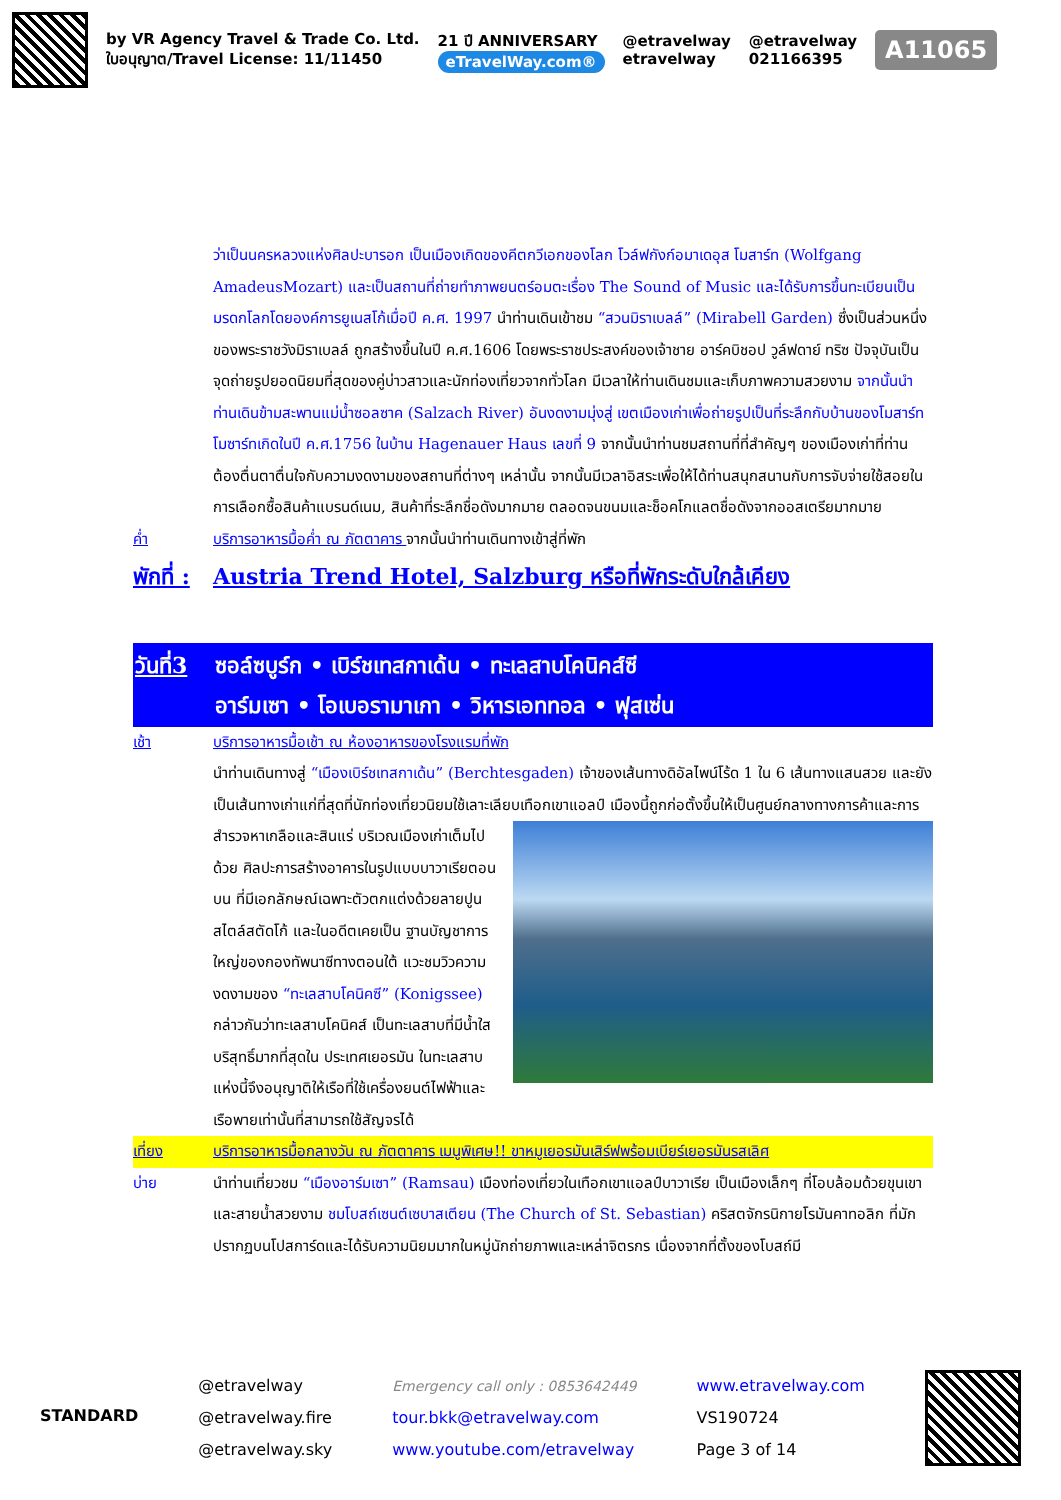by VR Agency Travel & Trade Co. Ltd.
ใบอนุญาต/Travel License: 11/11450
21 ปี ANNIVERSARY
eTravelWay.com®
@etravelway
etravelway
@etravelway
021166395
A11065
ว่าเป็นนครหลวงแห่งศิลปะบารอก เป็นเมืองเกิดของคีตกวีเอกของโลก โวล์ฟกังก์อมาเดอุส โมสาร์ท (Wolfgang AmadeusMozart) และเป็นสถานที่ถ่ายทำภาพยนตร์อมตะเรื่อง The Sound of Music และได้รับการขึ้นทะเบียนเป็นมรดกโลกโดยองค์การยูเนสโก้เมื่อปี ค.ศ. 1997 นำท่านเดินเข้าชม “สวนมิราเบลล์” (Mirabell Garden) ซึ่งเป็นส่วนหนึ่งของพระราชวังมิราเบลล์ ถูกสร้างขึ้นในปี ค.ศ.1606 โดยพระราชประสงค์ของเจ้าชาย อาร์คบิชอป วูล์ฟดาย์ ทริซ ปัจจุบันเป็นจุดถ่ายรูปยอดนิยมที่สุดของคู่บ่าวสาวและนักท่องเที่ยวจากทั่วโลก มีเวลาให้ท่านเดินชมและเก็บภาพความสวยงาม จากนั้นนำท่านเดินข้ามสะพานแม่น้ำซอลซาค (Salzach River) อันงดงามมุ่งสู่ เขตเมืองเก่าเพื่อถ่ายรูปเป็นที่ระลึกกับบ้านของโมสาร์ท โมซาร์ทเกิดในปี ค.ศ.1756 ในบ้าน Hagenauer Haus เลขที่ 9 จากนั้นนำท่านชมสถานที่ที่สำคัญๆ ของเมืองเก่าที่ท่านต้องตื่นตาตื่นใจกับความงดงามของสถานที่ต่างๆ เหล่านั้น จากนั้นมีเวลาอิสระเพื่อให้ได้ท่านสนุกสนานกับการจับจ่ายใช้สอยในการเลือกซื้อสินค้าแบรนด์เนม, สินค้าที่ระลึกชื่อดังมากมาย ตลอดจนขนมและช็อคโกแลตชื่อดังจากออสเตรียมากมาย
ค่ำ บริการอาหารมื้อค่ำ ณ ภัตตาคาร จากนั้นนำท่านเดินทางเข้าสู่ที่พัก
พักที่ : Austria Trend Hotel, Salzburg หรือที่พักระดับใกล้เคียง
วันที่3 ซอล์ซบูร์ก • เบิร์ชเทสกาเด้น • ทะเลสาบโคนิคส์ซี
อาร์มเซา • โอเบอรามาเกา • วิหารเอททอล • ฟุสเซ่น
เช้า บริการอาหารมื้อเช้า ณ ห้องอาหารของโรงแรมที่พัก
นำท่านเดินทางสู่ “เมืองเบิร์ชเทสกาเด้น” (Berchtesgaden) เจ้าของเส้นทางดิอัลไพน์โร้ด 1 ใน 6 เส้นทางแสนสวย และยังเป็นเส้นทางเก่าแก่ที่สุดที่นักท่องเที่ยวนิยมใช้เลาะเลียบเทือกเขาแอลป์ เมืองนี้ถูกก่อตั้งขึ้นให้เป็นศูนย์กลาง
ทางการค้าและการสำรวจหาเกลือและสินแร่ บริเวณเมืองเก่าเต็มไปด้วย ศิลปะการสร้างอาคารในรูปแบบบาวาเรียตอนบน ที่มีเอกลักษณ์เฉพาะตัวตกแต่งด้วยลายปูนสไตล์สตัดโก้ และในอดีตเคยเป็น ฐานบัญชาการใหญ่ของกองทัพนาซีทางตอนใต้ แวะชมวิวความงดงามของ “ทะเลสาบโคนิคซี” (Konigssee) กล่าวกันว่าทะเลสาบโคนิคส์ เป็นทะเลสาบที่มีน้ำใสบริสุทธิ์มากที่สุดใน ประเทศเยอรมัน ในทะเลสาบแห่งนี้จึงอนุญาติให้เรือที่ใช้เครื่องยนต์ไฟฟ้าและเรือพายเท่านั้นที่สามารถใช้สัญจรได้
เที่ยง บริการอาหารมื้อกลางวัน ณ ภัตตาคาร เมนูพิเศษ!! ขาหมูเยอรมันเสิร์ฟพร้อมเบียร์เยอรมันรสเลิศ
บ่าย นำท่านเที่ยวชม “เมืองอาร์มเซา” (Ramsau) เมืองท่องเที่ยวในเทือกเขาแอลป์บาวาเรีย เป็นเมืองเล็กๆ ที่โอบล้อมด้วยขุนเขาและสายน้ำสวยงาม ชมโบสถ์เซนต์เซบาสเตียน (The Church of St. Sebastian) คริสตจักรนิกายโรมันคาทอลิก ที่มักปรากฏบนโปสการ์ดและได้รับความนิยมมากในหมู่นักถ่ายภาพและเหล่าจิตรกร เนื่องจากที่ตั้งของโบสถ์มี
STANDARD
@etravelway
@etravelway.fire
@etravelway.sky
Emergency call only : 0853642449
tour.bkk@etravelway.com
www.youtube.com/etravelway
www.etravelway.com
VS190724
Page 3 of 14